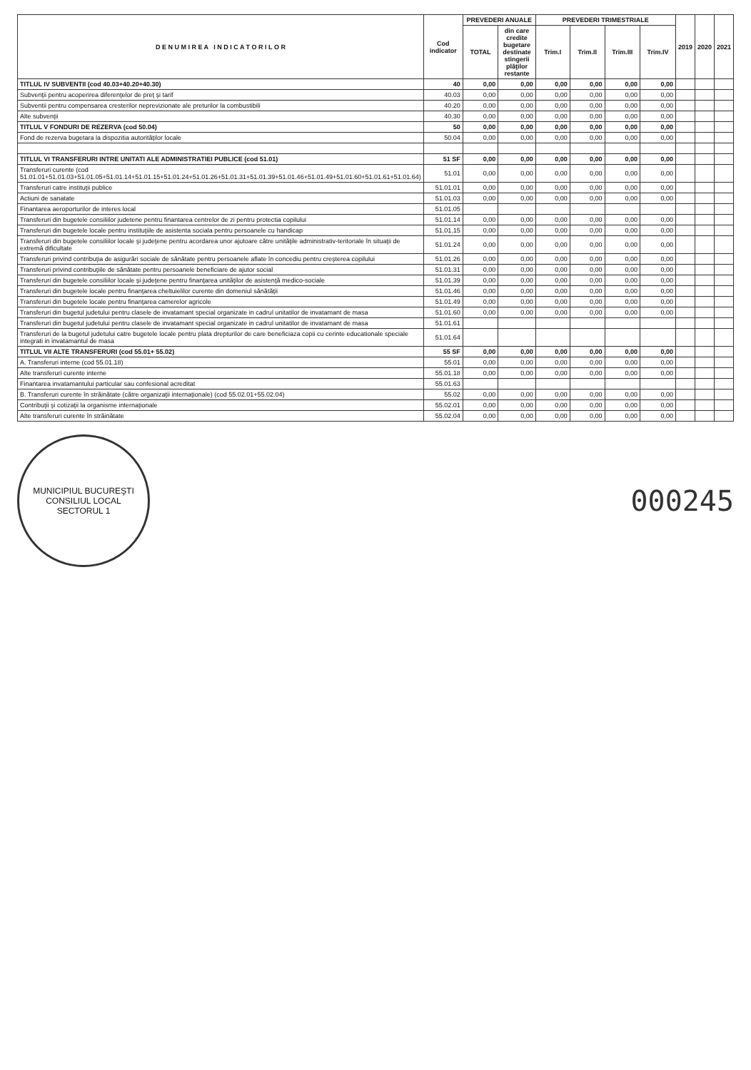| D E N U M I R E A I N D I C A T O R I L O R | Cod indicator | PREVEDERI ANUALE | | PREVEDERI TRIMESTRIALE | | | | 2019 | 2020 | 2021 |
| --- | --- | --- | --- | --- | --- | --- | --- | --- | --- | --- |
| | | TOTAL | din care credite bugetare destinate stingerii plăţilor restante | Trim.I | Trim.II | Trim.III | Trim.IV | | | |
| TITLUL IV SUBVENTII (cod 40.03+40.20+40.30) | 40 | 0,00 | 0,00 | 0,00 | 0,00 | 0,00 | 0,00 | | | |
| Subvenţii pentru acoperirea diferenţelor de preţ şi tarif | 40.03 | 0,00 | 0,00 | 0,00 | 0,00 | 0,00 | 0,00 | | | |
| Subventii pentru compensarea cresterilor neprevizionate ale preturilor la combustibili | 40.20 | 0,00 | 0,00 | 0,00 | 0,00 | 0,00 | 0,00 | | | |
| Alte subvenţii | 40.30 | 0,00 | 0,00 | 0,00 | 0,00 | 0,00 | 0,00 | | | |
| TITLUL V FONDURI DE REZERVA (cod 50.04) | 50 | 0,00 | 0,00 | 0,00 | 0,00 | 0,00 | 0,00 | | | |
| Fond de rezerva bugetara la dispozitia autorităţilor locale | 50.04 | 0,00 | 0,00 | 0,00 | 0,00 | 0,00 | 0,00 | | | |
| TITLUL VI TRANSFERURI INTRE UNITATI ALE ADMINISTRATIEI PUBLICE (cod 51.01) | 51 SF | 0,00 | 0,00 | 0,00 | 0,00 | 0,00 | 0,00 | | | |
| Transferuri curente (cod 51.01.01+51.01.03+51.01.05+51.01.14+51.01.15+51.01.24+51.01.26+51.01.31+51.01.39+51.01.46+51.01.49+51.01.60+51.01.61+51.01.64) | 51.01 | 0,00 | 0,00 | 0,00 | 0,00 | 0,00 | 0,00 | | | |
| Transferuri catre instituţii publice | 51.01.01 | 0,00 | 0,00 | 0,00 | 0,00 | 0,00 | 0,00 | | | |
| Actiuni de sanatate | 51.01.03 | 0,00 | 0,00 | 0,00 | 0,00 | 0,00 | 0,00 | | | |
| Finantarea aeroporturilor de interes local | 51.01.05 | | | | | | | | | |
| Transferuri din bugetele consiliilor judetene pentru finantarea centrelor de zi pentru protectia copilului | 51.01.14 | 0,00 | 0,00 | 0,00 | 0,00 | 0,00 | 0,00 | | | |
| Transferuri din bugetele locale pentru instituţiile de asistenta sociala pentru persoanele cu handicap | 51.01.15 | 0,00 | 0,00 | 0,00 | 0,00 | 0,00 | 0,00 | | | |
| Transferuri din bugetele consiliilor locale şi judeţene pentru acordarea unor ajutoare către unităţile administrativ-teritoriale în situaţii de extremă dificultate | 51.01.24 | 0,00 | 0,00 | 0,00 | 0,00 | 0,00 | 0,00 | | | |
| Transferuri privind contribuţia de asigurări sociale de sănătate pentru persoanele aflate în concediu pentru creşterea copilului | 51.01.26 | 0,00 | 0,00 | 0,00 | 0,00 | 0,00 | 0,00 | | | |
| Transferuri privind contribuţiile de sănătate pentru persoanele beneficiare de ajutor social | 51.01.31 | 0,00 | 0,00 | 0,00 | 0,00 | 0,00 | 0,00 | | | |
| Transferuri din bugetele consiliilor locale şi judeţene pentru finanţarea unităţilor de asistenţă medico-sociale | 51.01.39 | 0,00 | 0,00 | 0,00 | 0,00 | 0,00 | 0,00 | | | |
| Transferuri din bugetele locale pentru finanţarea cheltuielilor curente din domeniul sănătăţii | 51.01.46 | 0,00 | 0,00 | 0,00 | 0,00 | 0,00 | 0,00 | | | |
| Transferuri din bugetele locale pentru finanţarea camerelor agricole | 51.01.49 | 0,00 | 0,00 | 0,00 | 0,00 | 0,00 | 0,00 | | | |
| Transferuri din bugetul judetului pentru clasele de invatamant special organizate in cadrul unitatilor de invatamant de masa | 51.01.60 | 0,00 | 0,00 | 0,00 | 0,00 | 0,00 | 0,00 | | | |
| Transferuri din bugetul judetului pentru clasele de invatamant special organizate in cadrul unitatilor de invatamant de masa | 51.01.61 | | | | | | | | | |
| Transferuri de la bugetul judetului catre bugetele locale pentru plata drepturilor de care beneficiaza copii cu cerinte educationale speciale integrati in invatamantul de masa | 51.01.64 | | | | | | | | | |
| TITLUL VII ALTE TRANSFERURI (cod 55.01+ 55.02) | 55 SF | 0,00 | 0,00 | 0,00 | 0,00 | 0,00 | 0,00 | | | |
| A. Transferuri interne (cod 55.01.18) | 55.01 | 0,00 | 0,00 | 0,00 | 0,00 | 0,00 | 0,00 | | | |
| Alte transferuri curente interne | 55.01.18 | 0,00 | 0,00 | 0,00 | 0,00 | 0,00 | 0,00 | | | |
| Finantarea invatamantului particular sau confesional acreditat | 55.01.63 | | | | | | | | | |
| B. Transferuri curente în străinătate (către organizaţii internaţionale) (cod 55.02.01+55.02.04) | 55.02 | 0,00 | 0,00 | 0,00 | 0,00 | 0,00 | 0,00 | | | |
| Contribuţii şi cotizaţii la organisme internaţionale | 55.02.01 | 0,00 | 0,00 | 0,00 | 0,00 | 0,00 | 0,00 | | | |
| Alte transferuri curente în străinătate | 55.02.04 | 0,00 | 0,00 | 0,00 | 0,00 | 0,00 | 0,00 | | | |
MUNICIPIUL BUCUREŞTI
CONSILIUL LOCAL
SECTORUL 1
000245